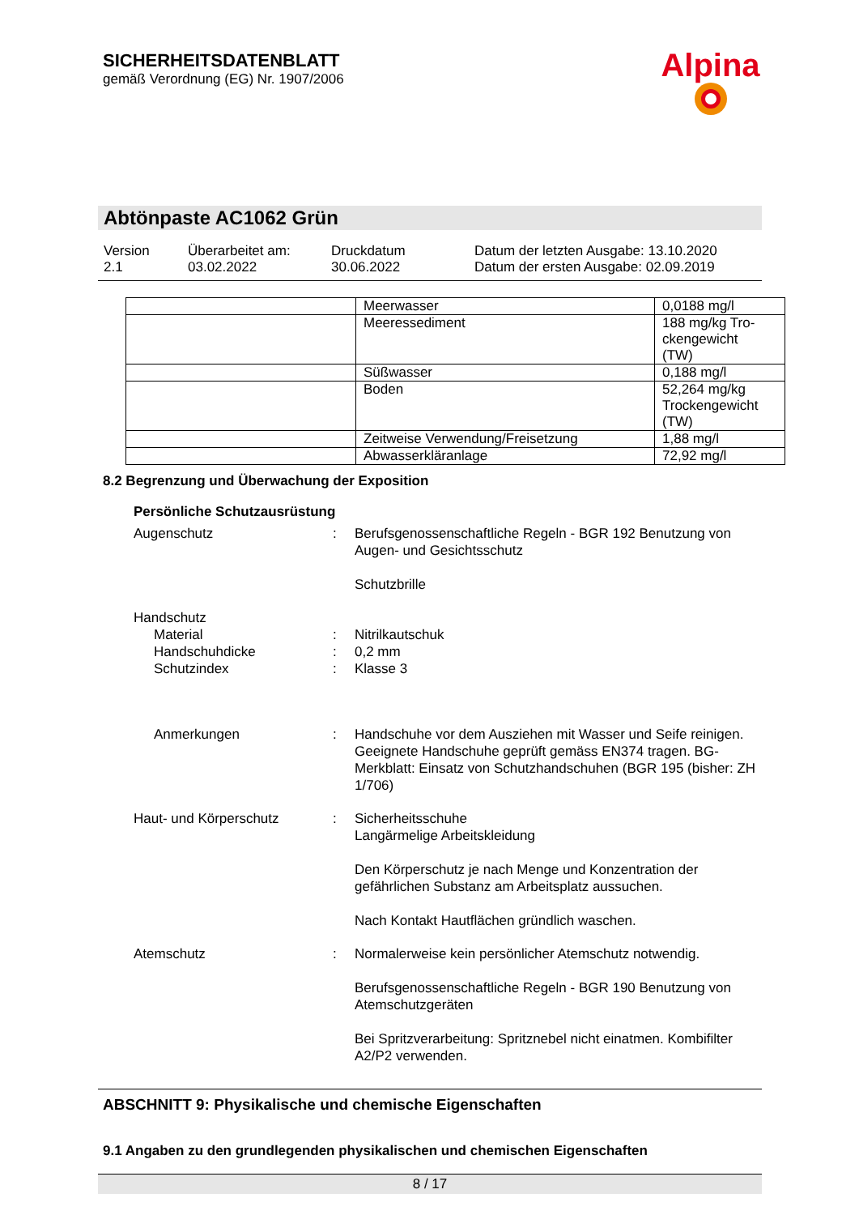SICHERHEITSDATENBLATT
gemäß Verordnung (EG) Nr. 1907/2006
Alpina
Abtönpaste AC1062 Grün
Version
2.1
Überarbeitet am:
03.02.2022
Druckdatum
30.06.2022
Datum der letzten Ausgabe: 13.10.2020
Datum der ersten Ausgabe: 02.09.2019
| | Meerwasser | 0,0188 mg/l |
| | Meeressediment | 188 mg/kg Tro- ckengewicht (TW) |
| | Süßwasser | 0,188 mg/l |
| | Boden | 52,264 mg/kg Trockengewicht (TW) |
| | Zeitweise Verwendung/Freisetzung | 1,88 mg/l |
| | Abwasserkläranlage | 72,92 mg/l |
8.2 Begrenzung und Überwachung der Exposition
Persönliche Schutzausrüstung
Augenschutz
:
Berufsgenossenschaftliche Regeln - BGR 192 Benutzung von Augen- und Gesichtsschutz
Schutzbrille
Handschutz
Material
Handschuhdicke
Schutzindex
:
:
:
Nitrilkautschuk
0,2 mm
Klasse 3
Anmerkungen
:
Handschuhe vor dem Ausziehen mit Wasser und Seife reinigen. Geeignete Handschuhe geprüft gemäss EN374 tragen. BG-Merkblatt: Einsatz von Schutzhandschuhen (BGR 195 (bisher: ZH 1/706)
Haut- und Körperschutz
:
Sicherheitsschuhe
Langärmelige Arbeitskleidung
Den Körperschutz je nach Menge und Konzentration der gefährlichen Substanz am Arbeitsplatz aussuchen.
Nach Kontakt Hautflächen gründlich waschen.
Atemschutz
:
Normalerweise kein persönlicher Atemschutz notwendig.
Berufsgenossenschaftliche Regeln - BGR 190 Benutzung von Atemschutzgeräten
Bei Spritzverarbeitung: Spritznebel nicht einatmen. Kombifilter A2/P2 verwenden.
ABSCHNITT 9: Physikalische und chemische Eigenschaften
9.1 Angaben zu den grundlegenden physikalischen und chemischen Eigenschaften
8 / 17